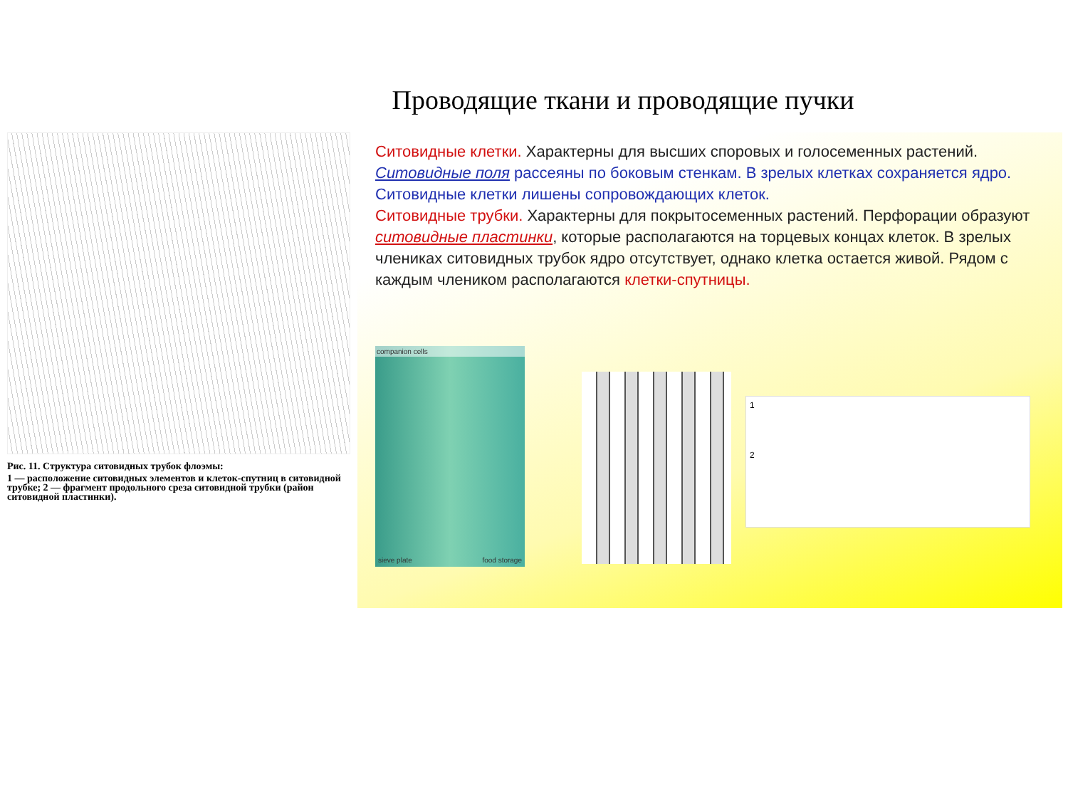Проводящие ткани и проводящие пучки
Рис. 11. Структура ситовидных трубок флоэмы:
1 — расположение ситовидных элементов и клеток-спутниц в ситовидной трубке; 2 — фрагмент продольного среза ситовидной трубки (район ситовидной пластинки).
Ситовидные клетки. Характерны для высших споровых и голосеменных растений. Ситовидные поля рассеяны по боковым стенкам. В зрелых клетках сохраняется ядро. Ситовидные клетки лишены сопровождающих клеток.
Ситовидные трубки. Характерны для покрытосеменных растений. Перфорации образуют ситовидные пластинки, которые располагаются на торцевых концах клеток. В зрелых члениках ситовидных трубок ядро отсутствует, однако клетка остается живой. Рядом с каждым члеником располагаются клетки-спутницы.
companion cells
sieve plate food storage
1
2